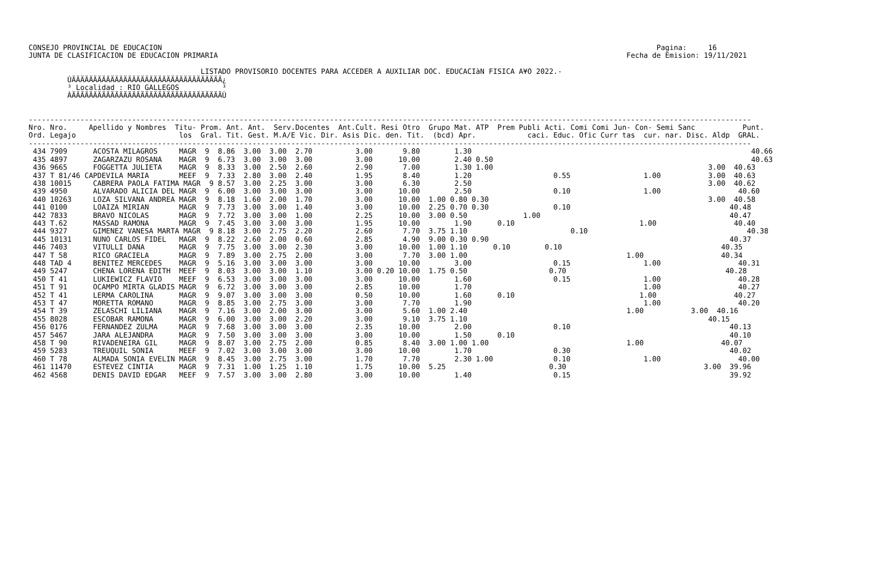CONSEJO PROVINCIAL DE EDUCACION                                                                                                                   Pagina:     16
JUNTA DE CLASIFICACION DE EDUCACION PRIMARIA                                                                                               Fecha de Emision: 19/11/2021

                                        LISTADO PROVISORIO DOCENTES PARA ACCEDER A AUXILIAR DOC. EDUCACIàN FISICA A¥O 2022.-
         ÚÄÄÄÄÄÄÄÄÄÄÄÄÄÄÄÄÄÄÄÄÄÄÄÄÄÄÄÄÄÄÄÄÄÄÄ¿
         ³ Localidad : RIO GALLEGOS          ³
         ÀÄÄÄÄÄÄÄÄÄÄÄÄÄÄÄÄÄÄÄÄÄÄÄÄÄÄÄÄÄÄÄÄÄÄÄÙ


------------------------------------------------------------------------------------------------------------------------------------------------------------------------
Nro. Nro.     Apellido y Nombres  Titu- Prom. Ant. Ant.  Serv.Docentes  Ant.Cult. Resi Otro  Grupo Mat. ATP  Prem Publi Acti. Comi Comi Jun- Con- Semi Sanc           Punt.
Ord. Legajo                        los  Gral. Tit. Gest. M.A/E Vic. Dir. Asis Dic. den. Tit.  (bcd) Apr.            caci. Educ. Ofic Curr tas  cur. nar. Disc. Aldp  GRAL.
------------------------------------------------------------------------------------------------------------------------------------------------------------------------
 434 7909      ACOSTA MILAGROS     MAGR  9  8.86  3.00  3.00  2.70          3.00       9.80        1.30                                                                 40.66
 435 4897      ZAGARZAZU ROSANA    MAGR  9  6.73  3.00  3.00  3.00          3.00      10.00        2.40 0.50                                                            40.63
 436 9665      FOGGETTA JULIETA    MAGR  9  8.33  3.00  2.50  2.60          2.90       7.00        1.30 1.00                                                  3.00  40.63
 437 T 81/46 CAPDEVILA MARIA       MEEF  9  7.33  2.80  3.00  2.40          1.95       8.40        1.20                   0.55                 1.00           3.00  40.63
 438 10015     CABRERA PAOLA FATIMA MAGR  9 8.57  3.00  2.25  3.00          3.00       6.30        2.50                                                       3.00  40.62
 439 4950      ALVARADO ALICIA DEL MAGR  9  6.00  3.00  3.00  3.00          3.00      10.00        2.50                   0.10                 1.00                  40.60
 440 10263     LOZA SILVANA ANDREA MAGR  9  8.18  1.60  2.00  1.70          3.00      10.00  1.00 0.80 0.30                                                   3.00  40.58
 441 0100      LOAIZA MIRIAN       MAGR  9  7.73  3.00  3.00  1.40          3.00      10.00  2.25 0.70 0.30               0.10                                     40.48
 442 7833      BRAVO NICOLAS       MAGR  9  7.72  3.00  3.00  1.00          2.25      10.00  3.00 0.50             1.00                                            40.47
 443 T.62      MASSAD RAMONA       MAGR  9  7.45  3.00  3.00  3.00          1.95      10.00        1.90      0.10                             1.00                  40.40
 444 9327      GIMENEZ VANESA MARTA MAGR  9 8.18  3.00  2.75  2.20          2.60       7.70  3.75 1.10                        0.10                                     40.38
 445 10131     NUNO CARLOS FIDEL   MAGR  9  8.22  2.60  2.00  0.60          2.85       4.90  9.00 0.30 0.90                                                        40.37
 446 7403      VITULLI DANA        MAGR  9  7.75  3.00  3.00  2.30          3.00      10.00  1.00 1.10      0.10        0.10                                     40.35
 447 T 58      RICO GRACIELA       MAGR  9  7.89  3.00  2.75  2.00          3.00       7.70  3.00 1.00                                     1.00                  40.34
 448 TAD 4     BENITEZ MERCEDES    MAGR  9  5.16  3.00  3.00  3.00          3.00      10.00        3.00                   0.15                 1.00                  40.31
 449 5247      CHENA LORENA EDITH  MEEF  9  8.03  3.00  3.00  1.10          3.00 0.20 10.00  1.75 0.50                   0.70                                     40.28
 450 T 41      LUKIEWICZ FLAVIO    MEEF  9  6.53  3.00  3.00  3.00          3.00      10.00        1.60                   0.15                 1.00                  40.28
 451 T 91      OCAMPO MIRTA GLADIS MAGR  9  6.72  3.00  3.00  3.00          2.85      10.00        1.70                                        1.00                  40.27
 452 T 41      LERMA CAROLINA      MAGR  9  9.07  3.00  3.00  3.00          0.50      10.00        1.60      0.10                             1.00                  40.27
 453 T 47      MORETTA ROMANO      MAGR  9  8.85  3.00  2.75  3.00          3.00       7.70        1.90                                        1.00                  40.20
 454 T 39      ZELASCHI LILIANA    MAGR  9  7.16  3.00  2.00  3.00          3.00       5.60  1.00 2.40                                     1.00           3.00  40.16
 455 8028      ESCOBAR RAMONA      MAGR  9  6.00  3.00  3.00  2.20          3.00       9.10  3.75 1.10                                                        40.15
 456 0176      FERNANDEZ ZULMA     MAGR  9  7.68  3.00  3.00  3.00          2.35      10.00        2.00                   0.10                                     40.13
 457 5467      JARA ALEJANDRA      MAGR  9  7.50  3.00  3.00  3.00          3.00      10.00        1.50      0.10                                                  40.10
 458 T 90      RIVADENEIRA GIL     MAGR  9  8.07  3.00  2.75  2.00          0.85       8.40  3.00 1.00 1.00                                1.00                  40.07
 459 5283      TREUQUIL SONIA      MEEF  9  7.02  3.00  3.00  3.00          3.00      10.00        1.70                   0.30                                     40.02
 460 T 78      ALMADA SONIA EVELIN MAGR  9  8.45  3.00  2.75  3.00          1.70       7.70        2.30 1.00              0.10                 1.00                  40.00
 461 11470     ESTEVEZ CINTIA      MAGR  9  7.31  1.00  1.25  1.10          1.75      10.00  5.25                        0.30                                3.00  39.96
 462 4568      DENIS DAVID EDGAR   MEEF  9  7.57  3.00  3.00  2.80          3.00      10.00        1.40                   0.15                                     39.92